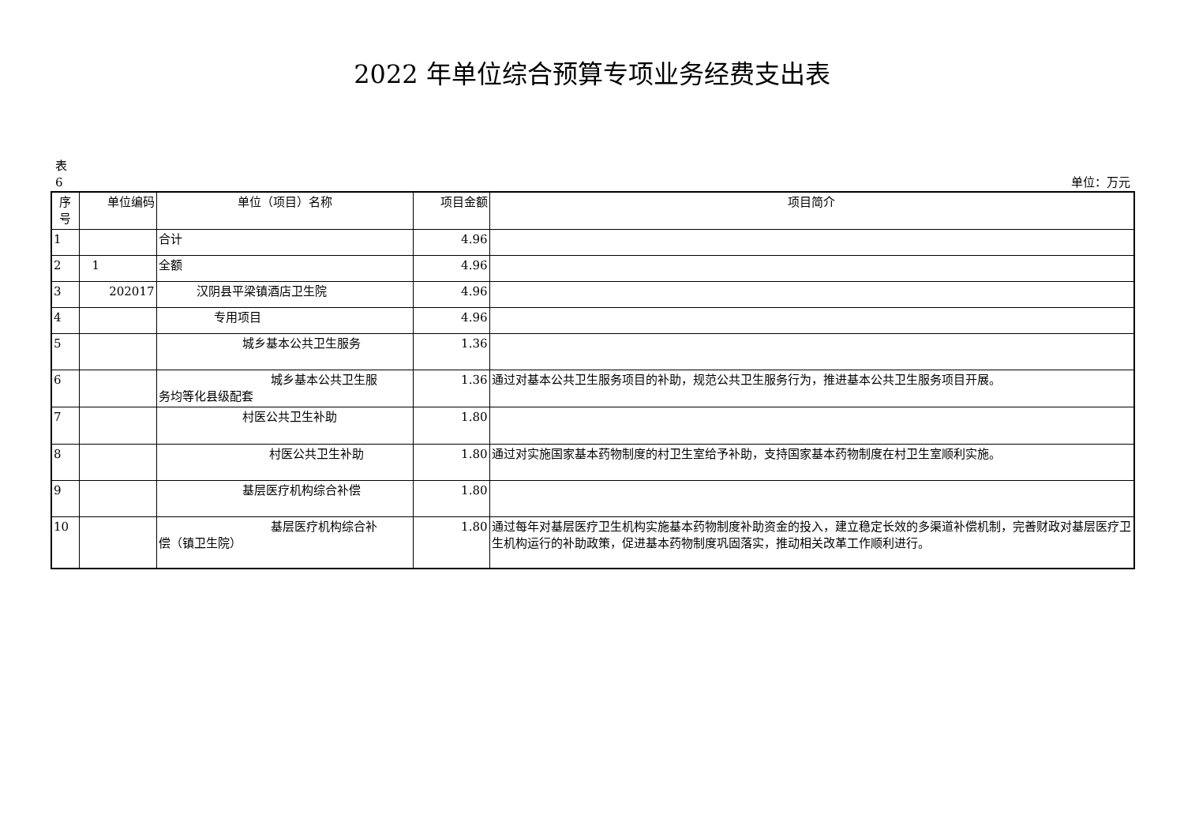2022 年单位综合预算专项业务经费支出表
表
6
单位：万元
| 序号 | 单位编码 | 单位（项目）名称 | 项目金额 | 项目简介 |
| --- | --- | --- | --- | --- |
| 1 | | 合计 | 4.96 | |
| 2 | 1 | 全额 | 4.96 | |
| 3 | 202017 | 汉阴县平梁镇酒店卫生院 | 4.96 | |
| 4 | | 专用项目 | 4.96 | |
| 5 | | 城乡基本公共卫生服务 | 1.36 | |
| 6 | | 城乡基本公共卫生服 务均等化县级配套 | 1.36 | 通过对基本公共卫生服务项目的补助，规范公共卫生服务行为，推进基本公共卫生服务项目开展。 |
| 7 | | 村医公共卫生补助 | 1.80 | |
| 8 | | 村医公共卫生补助 | 1.80 | 通过对实施国家基本药物制度的村卫生室给予补助，支持国家基本药物制度在村卫生室顺利实施。 |
| 9 | | 基层医疗机构综合补偿 | 1.80 | |
| 10 | | 基层医疗机构综合补 偿（镇卫生院） | 1.80 | 通过每年对基层医疗卫生机构实施基本药物制度补助资金的投入，建立稳定长效的多渠道补偿机制，完善财政对基层医疗卫生机构运行的补助政策，促进基本药物制度巩固落实，推动相关改革工作顺利进行。 |